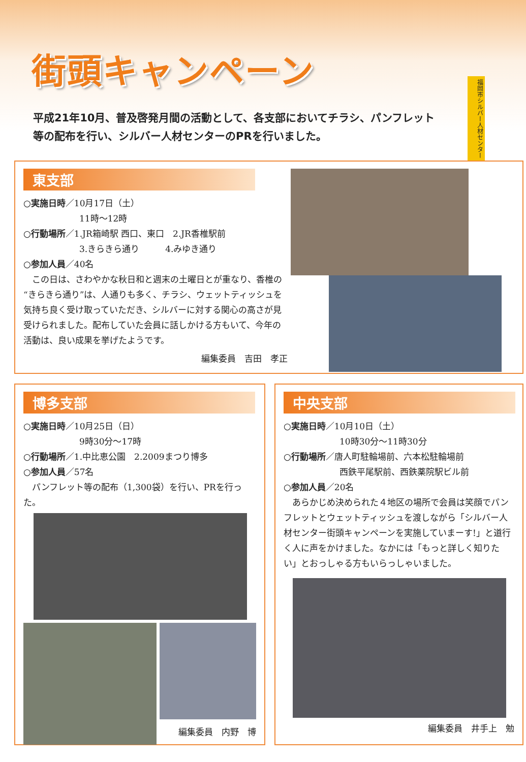街頭キャンペーン
平成21年10月、普及啓発月間の活動として、各支部においてチラシ、パンフレット等の配布を行い、シルバー人材センターのPRを行いました。
福岡市シルバー人材センター
東支部
○実施日時／10月17日（土）
11時～12時
○行動場所／1.JR箱崎駅 西口、東口　2.JR香椎駅前
3.きらきら通り　　　4.みゆき通り
○参加人員／40名
　この日は、さわやかな秋日和と週末の土曜日とが重なり、香椎の“きらきら通り”は、人通りも多く、チラシ、ウェットティッシュを気持ち良く受け取っていただき、シルバーに対する関心の高さが見受けられました。配布していた会員に話しかける方もいて、今年の活動は、良い成果を挙げたようです。
編集委員　吉田　孝正
博多支部
○実施日時／10月25日（日）
9時30分～17時
○行動場所／1.中比恵公園　2.2009まつり博多
○参加人員／57名
　パンフレット等の配布（1,300袋）を行い、PRを行った。
編集委員　内野　博
中央支部
○実施日時／10月10日（土）
10時30分～11時30分
○行動場所／唐人町駐輪場前、六本松駐輪場前
西鉄平尾駅前、西鉄薬院駅ビル前
○参加人員／20名
　あらかじめ決められた４地区の場所で会員は笑顔でパンフレットとウェットティッシュを渡しながら「シルバー人材センター街頭キャンペーンを実施していまーす!」と道行く人に声をかけました。なかには「もっと詳しく知りたい」とおっしゃる方もいらっしゃいました。
編集委員　井手上　勉